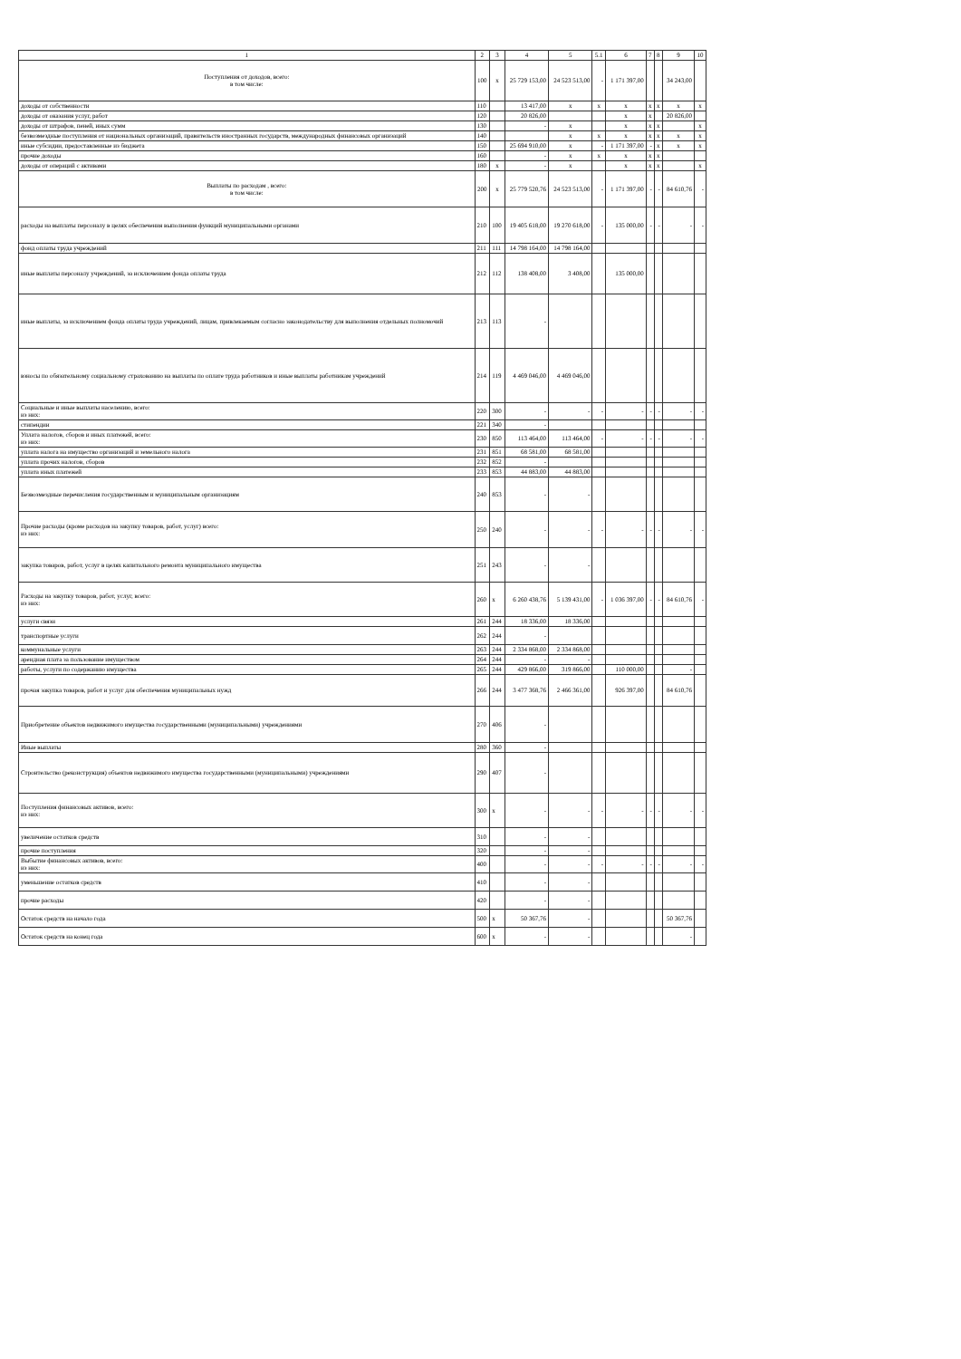| 1 | 2 | 3 | 4 | 5 | 5.1 | 6 | 7 | 8 | 9 | 10 |
| --- | --- | --- | --- | --- | --- | --- | --- | --- | --- | --- |
| Поступления от доходов, всего: в том числе: | 100 | x | 25 729 153,00 | 24 523 513,00 | - | 1 171 397,00 | | | 34 243,00 | |
| доходы от собственности | 110 | | 13 417,00 | x | x | x | x | x | x | x |
| доходы от оказания услуг, работ | 120 | | 20 826,00 | | | x | x | | 20 826,00 | |
| доходы от штрафов, пеней, иных сумм | 130 | | - | x | | x | x | x | | x |
| безвозмездные поступления от национальных организаций, правительств иностранных государств, международных финансовых организаций | 140 | | | x | x | x | x | x | x | x |
| иные субсидии, предоставленные из бюджета | 150 | | 25 694 910,00 | x | - | 1 171 397,00 | - | x | x | x |
| прочие доходы | 160 | | - | x | x | x | x | x | | |
| доходы от операций с активами | 180 | x | - | x | | x | x | x | | x |
| Выплаты по расходам , всего: в том числе: | 200 | x | 25 779 520,76 | 24 523 513,00 | - | 1 171 397,00 | - | - | 84 610,76 | - |
| расходы на выплаты персоналу в целях обеспечения выполнения функций муниципальными органами | 210 | 100 | 19 405 618,00 | 19 270 618,00 | - | 135 000,00 | - | - | - | - |
| фонд оплаты труда учреждений | 211 | 111 | 14 798 164,00 | 14 798 164,00 | | | | | | |
| иные выплаты персоналу учреждений, за исключением фонда оплаты труда | 212 | 112 | 138 408,00 | 3 408,00 | | 135 000,00 | | | | |
| иные выплаты, за исключением фонда оплаты труда учреждений, лицам, привлекаемым согласно законодательству для выполнения отдельных полномочий | 213 | 113 | - | | | | | | | |
| взносы по обязательному социальному страхованию на выплаты по оплате труда работников и иные выплаты работникам учреждений | 214 | 119 | 4 469 046,00 | 4 469 046,00 | | | | | | |
| Социальные и иные выплаты населению, всего: из них: | 220 | 300 | - | - | - | - | - | - | - | - |
| стипендии | 221 | 340 | - | | | | | | | |
| Уплата налогов, сборов и иных платежей, всего: из них: | 230 | 850 | 113 464,00 | 113 464,00 | - | - | - | - | - | - |
| уплата налога на имущество организаций и земельного налога | 231 | 851 | 68 581,00 | 68 581,00 | | | | | | |
| уплата прочих налогов, сборов | 232 | 852 | - | | | | | | | |
| уплата иных платежей | 233 | 853 | 44 883,00 | 44 883,00 | | | | | | |
| Безвозмездные перечисления государственным и муниципальным организациям | 240 | 853 | - | - | | | | | | |
| Прочие расходы (кроме расходов на закупку товаров, работ, услуг) всего: из них: | 250 | 240 | - | - | - | - | - | - | - | - |
| закупка товаров, работ, услуг в целях капитального ремонта муниципального имущества | 251 | 243 | - | - | | | | | | |
| Расходы на закупку товаров, работ, услуг, всего: из них: | 260 | x | 6 260 438,76 | 5 139 431,00 | - | 1 036 397,00 | - | - | 84 610,76 | - |
| услуги связи | 261 | 244 | 18 336,00 | 18 336,00 | | | | | | |
| транспортные услуги | 262 | 244 | - | | | | | | | |
| коммунальные услуги | 263 | 244 | 2 334 868,00 | 2 334 868,00 | | | | | | |
| арендная плата за пользование имуществом | 264 | 244 | - | - | | | | | | |
| работы, услуги по содержанию имущества | 265 | 244 | 429 866,00 | 319 866,00 | | 110 000,00 | | | - | |
| прочая закупка товаров, работ и услуг для обеспечения муниципальных нужд | 266 | 244 | 3 477 368,76 | 2 466 361,00 | | 926 397,00 | | | 84 610,76 | |
| Приобретение объектов недвижимого имущества государственными (муниципальными) учреждениями | 270 | 406 | - | | | | | | | |
| Иные выплаты | 280 | 360 | - | | | | | | | |
| Строительство (реконструкция) объектов недвижимого имущества государственными (муниципальными) учреждениями | 290 | 407 | - | | | | | | | |
| Поступления финансовых активов, всего: из них: | 300 | x | - | - | - | - | - | - | - | - |
| увеличение остатков средств | 310 | | - | - | | | | | | |
| прочие поступления | 320 | | - | - | | | | | | |
| Выбытие финансовых активов, всего: из них: | 400 | | - | - | - | - | - | - | - | - |
| уменьшение остатков средств | 410 | | - | - | | | | | | |
| прочие расходы | 420 | | - | - | | | | | | |
| Остаток средств на начало года | 500 | x | 50 367,76 | - | | | | | 50 367,76 | |
| Остаток средств на конец года | 600 | x | - | - | | | | | - | |